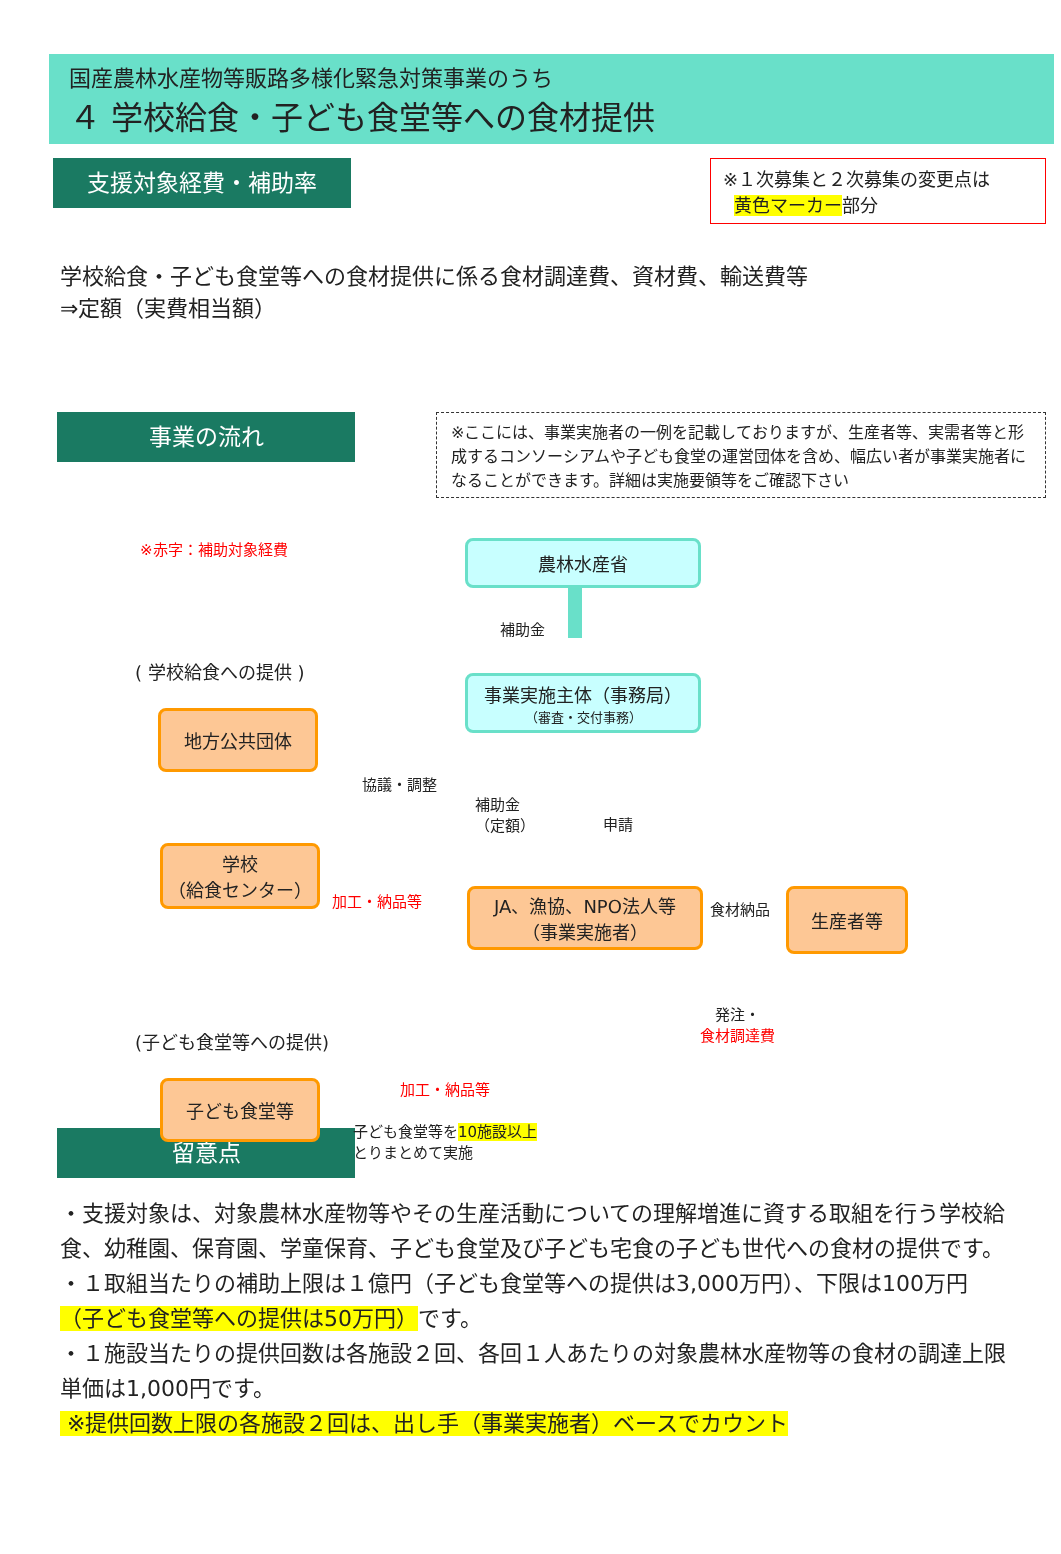国産農林水産物等販路多様化緊急対策事業のうち
４ 学校給食・子ども食堂等への食材提供
支援対象経費・補助率
※１次募集と２次募集の変更点は
黄色マーカー部分
学校給食・子ども食堂等への食材提供に係る食材調達費、資材費、輸送費等
⇒定額（実費相当額）
事業の流れ
※ここには、事業実施者の一例を記載しておりますが、生産者等、実需者等と形成するコンソーシアムや子ども食堂の運営団体を含め、幅広い者が事業実施者になることができます。詳細は実施要領等をご確認下さい
※赤字：補助対象経費 農林水産省
補助金
( 学校給食への提供 )
事業実施主体（事務局）
（審査・交付事務）
地方公共団体
協議・調整
補助金
（定額）
申請
学校
（給食センター）
加工・納品等 食材納品
JA、漁協、NPO法人等
（事業実施者）
生産者等
発注・
食材調達費
(子ども食堂等への提供)
加工・納品等
子ども食堂等
子ども食堂等を10施設以上
とりまとめて実施
留意点
・支援対象は、対象農林水産物等やその生産活動についての理解増進に資する取組を行う学校給食、幼稚園、保育園、学童保育、子ども食堂及び子ども宅食の子ども世代への食材の提供です。
・１取組当たりの補助上限は１億円（子ども食堂等への提供は3,000万円）、下限は100万円（子ども食堂等への提供は50万円）です。
・１施設当たりの提供回数は各施設２回、各回１人あたりの対象農林水産物等の食材の調達上限単価は1,000円です。
※提供回数上限の各施設２回は、出し手（事業実施者）ベースでカウント